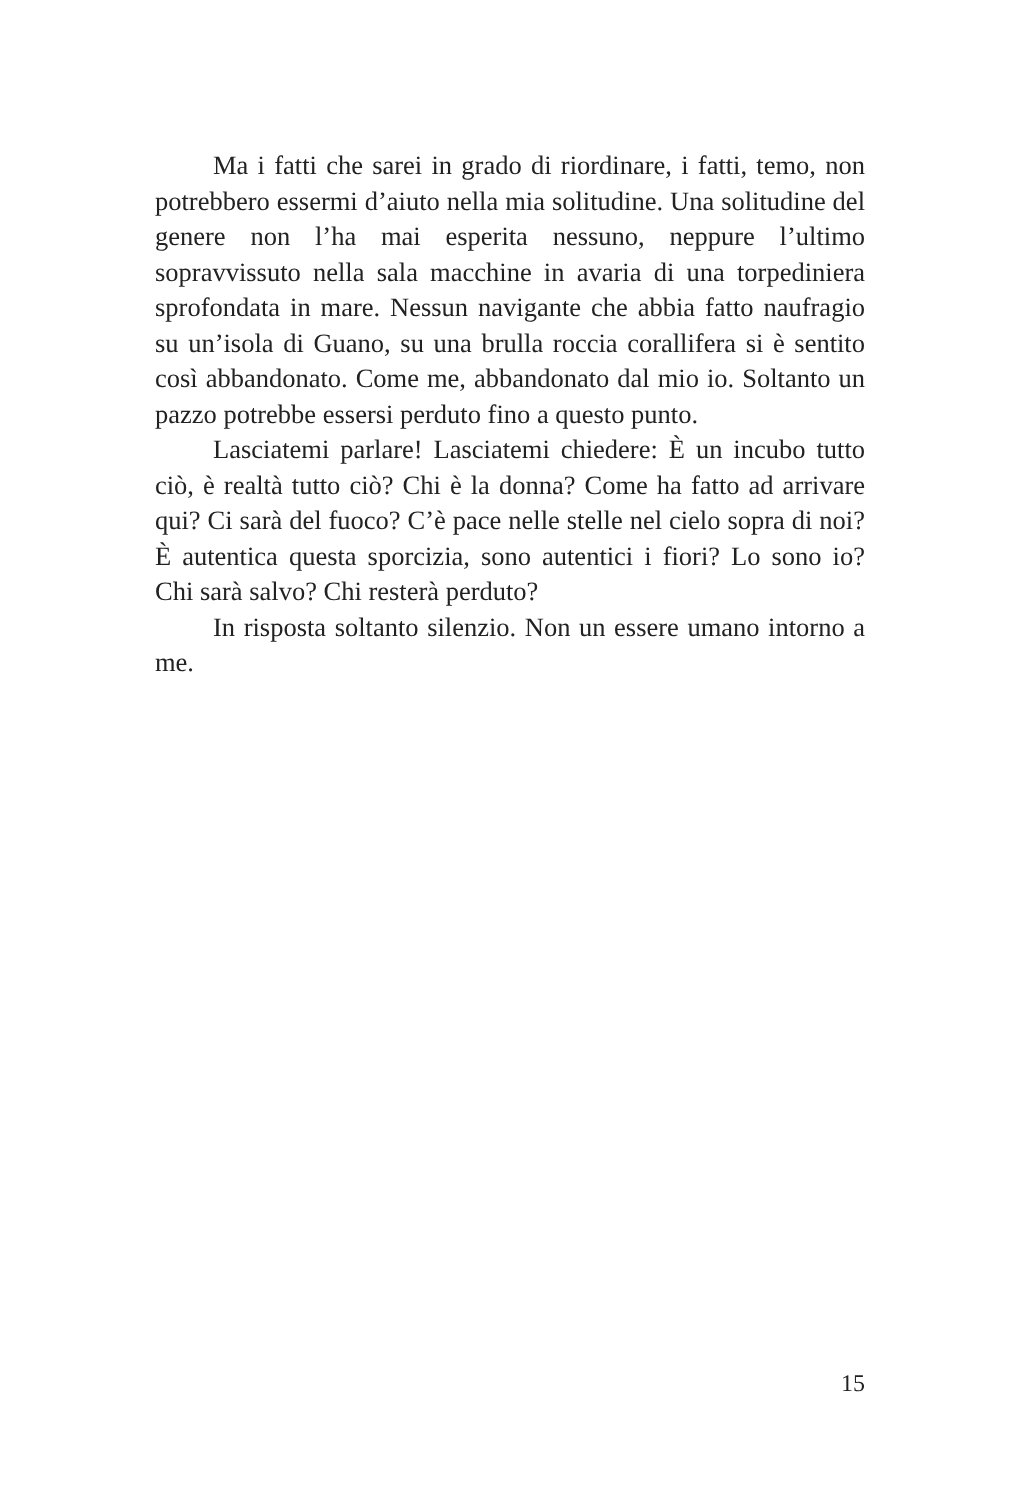Ma i fatti che sarei in grado di riordinare, i fatti, temo, non potrebbero essermi d’aiuto nella mia solitudine. Una solitudine del genere non l’ha mai esperita nessuno, neppure l’ultimo sopravvissuto nella sala macchine in avaria di una torpediniera sprofondata in mare. Nessun navigante che abbia fatto naufragio su un’isola di Guano, su una brulla roccia corallifera si è sentito così abbandonato. Come me, abbandonato dal mio io. Soltanto un pazzo potrebbe essersi perduto fino a questo punto.
Lasciatemi parlare! Lasciatemi chiedere: È un incubo tutto ciò, è realtà tutto ciò? Chi è la donna? Come ha fatto ad arrivare qui? Ci sarà del fuoco? C’è pace nelle stelle nel cielo sopra di noi? È autentica questa sporcizia, sono autentici i fiori? Lo sono io? Chi sarà salvo? Chi resterà perduto?
In risposta soltanto silenzio. Non un essere umano intorno a me.
15